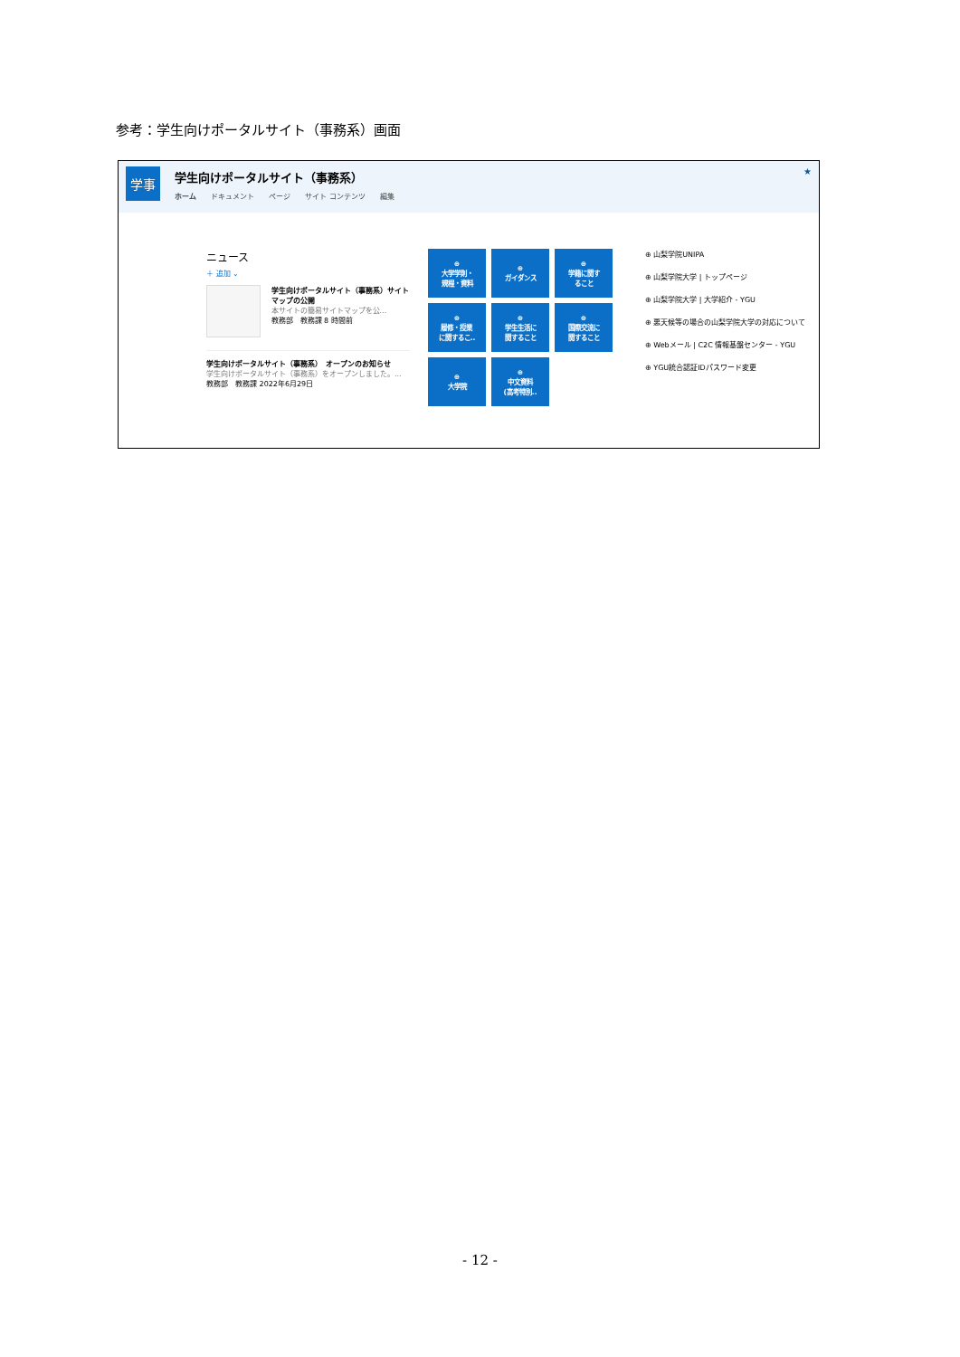参考：学生向けポータルサイト（事務系）画面
学事
学生向けポータルサイト（事務系）
ホーム ドキュメント ページ サイト コンテンツ 編集
★
ニュース
＋ 追加 ⌄
学生向けポータルサイト（事務系）サイトマップの公開
本サイトの簡易サイトマップを公...
教務部　教務課 8 時間前
学生向けポータルサイト（事務系）　オープンのお知らせ
学生向けポータルサイト（事務系）をオープンしました。...
教務部　教務課 2022年6月29日
⊕
大学学則・
規程・資料
⊕
ガイダンス
⊕
学籍に関す
ること
⊕
履修・授業
に関するこ..
⊕
学生生活に
関すること
⊕
国際交流に
関すること
⊕
大学院
⊕
中文資料
(高考特別..
⊕ 山梨学院UNIPA
⊕ 山梨学院大学 | トップページ
⊕ 山梨学院大学 | 大学紹介 - YGU
⊕ 悪天候等の場合の山梨学院大学の対応について
⊕ Webメール | C2C 情報基盤センター - YGU
⊕ YGU統合認証IDパスワード変更
- 12 -